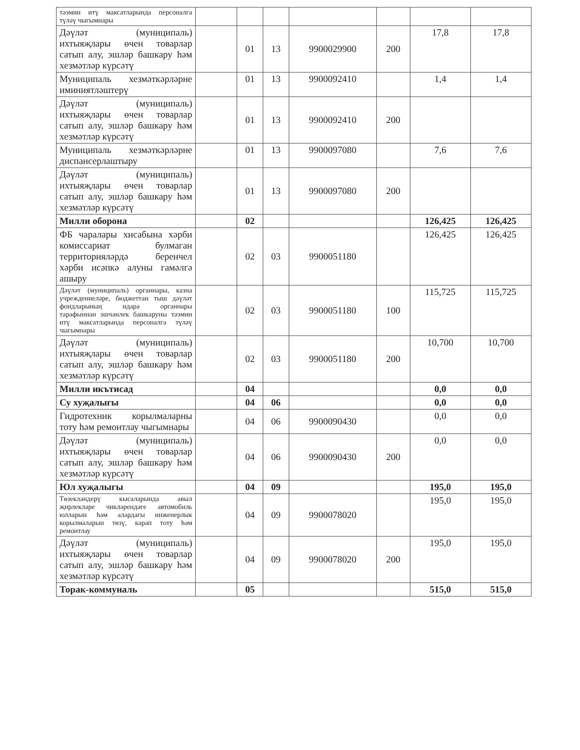| тәэмин итү максатларында персоналга түләү чыгымнары | | | | | | | |
| Дәүләт (муниципаль) ихтыяҗлары өчен товарлар сатып алу, эшләр башкару һәм хезмәтләр күрсәтү | | 01 | 13 | 9900029900 | 200 | 17,8 | 17,8 |
| Муниципаль хезмәткәрләрне иминиятләштерү | | 01 | 13 | 9900092410 | | 1,4 | 1,4 |
| Дәүләт (муниципаль) ихтыяҗлары өчен товарлар сатып алу, эшләр башкару һәм хезмәтләр күрсәтү | | 01 | 13 | 9900092410 | 200 | | |
| Муниципаль хезмәткәрләрне диспансерлаштыру | | 01 | 13 | 9900097080 | | 7,6 | 7,6 |
| Дәүләт (муниципаль) ихтыяҗлары өчен товарлар сатып алу, эшләр башкару һәм хезмәтләр күрсәтү | | 01 | 13 | 9900097080 | 200 | | |
| Милли оборона | | 02 | | | | 126,425 | 126,425 |
| ФБ чаралары хисабына хәрби комиссариат булмаган территорияләрдә беренчел хәрби исәпкә алуны гамәлгә ашыру | | 02 | 03 | 9900051180 | | 126,425 | 126,425 |
| Дәүләт (муниципаль) органнары, казна учреждениеләре, бюджеттан тыш дәүләт фондларының идарә органнары тарафыннан эшчәнлек башкаруны тәэмин итү максатларында персоналга түләү чыгымнары | | 02 | 03 | 9900051180 | 100 | 115,725 | 115,725 |
| Дәүләт (муниципаль) ихтыяҗлары өчен товарлар сатып алу, эшләр башкару һәм хезмәтләр күрсәтү | | 02 | 03 | 9900051180 | 200 | 10,700 | 10,700 |
| Милли икътисад | | 04 | | | | 0,0 | 0,0 |
| Су хуҗалыгы | | 04 | 06 | | | 0,0 | 0,0 |
| Гидротехник корылмаларны тоту һәм ремонтлау чыгымнары | | 04 | 06 | 9900090430 | | 0,0 | 0,0 |
| Дәүләт (муниципаль) ихтыяҗлары өчен товарлар сатып алу, эшләр башкару һәм хезмәтләр күрсәтү | | 04 | 06 | 9900090430 | 200 | 0,0 | 0,0 |
| Юл хуҗалыгы | | 04 | 09 | | | 195,0 | 195,0 |
| Төзекләндерү кысаларында авыл җирлекләре чикләрендәге автомобиль юлларын һәм алардагы инженерлык корылмаларын төзү, карап тоту һәм ремонтлау | | 04 | 09 | 9900078020 | | 195,0 | 195,0 |
| Дәүләт (муниципаль) ихтыяҗлары өчен товарлар сатып алу, эшләр башкару һәм хезмәтләр күрсәтү | | 04 | 09 | 9900078020 | 200 | 195,0 | 195,0 |
| Торак-коммуналь | | 05 | | | | 515,0 | 515,0 |